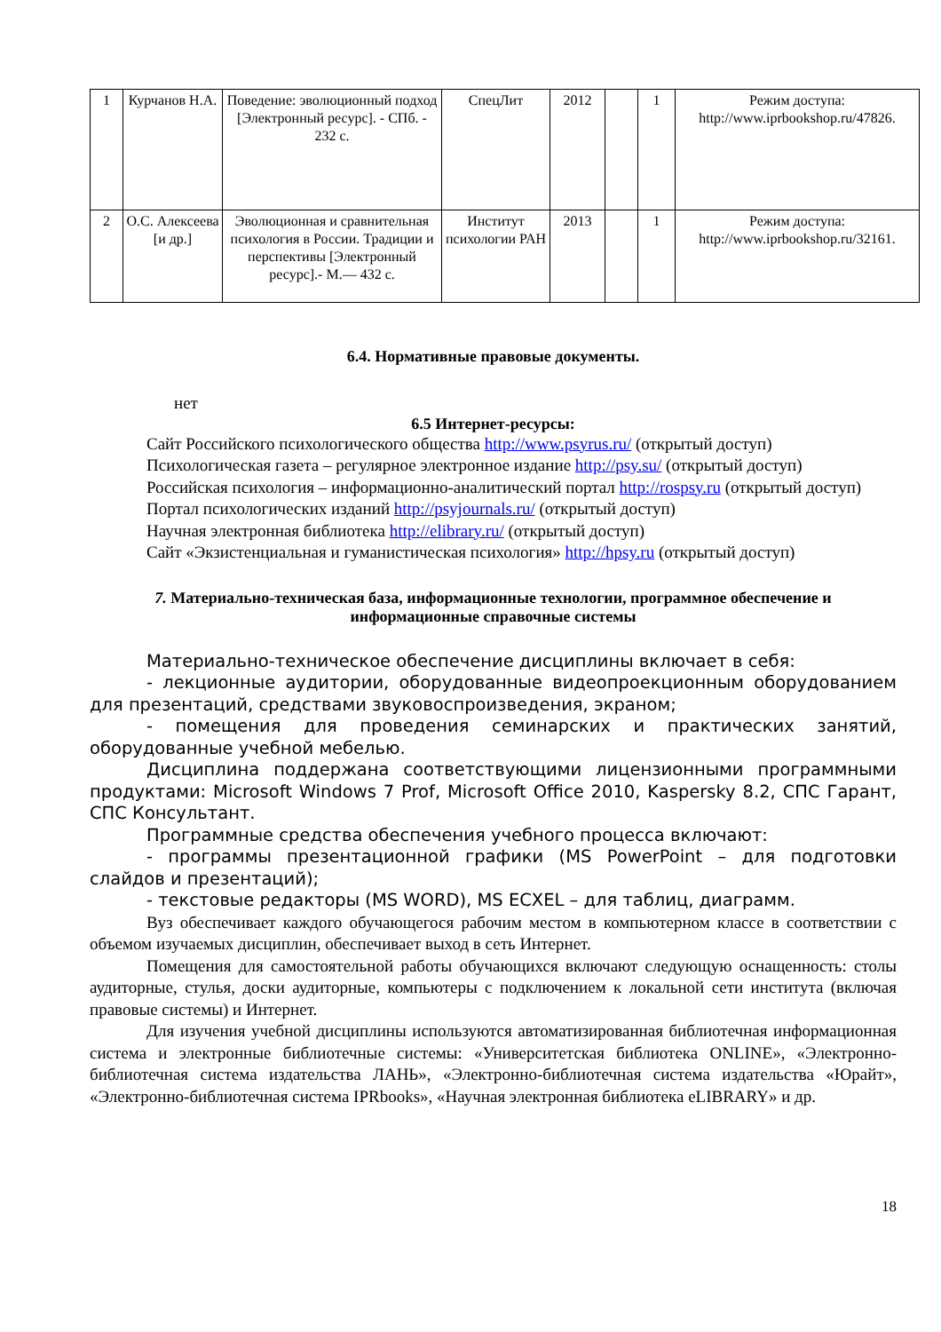| 1 | Курчанов Н.А. | Поведение: эволюционный подход [Электронный ресурс]. - СПб. - 232 с. | СпецЛит | 2012 | | 1 | Режим доступа: http://www.iprbookshop.ru/47826. |
| 2 | О.С. Алексеева [и др.] | Эволюционная и сравнительная психология в России. Традиции и перспективы [Электронный ресурс].- М.— 432 с. | Институт психологии РАН | 2013 | | 1 | Режим доступа: http://www.iprbookshop.ru/32161. |
6.4. Нормативные правовые документы.
нет
6.5 Интернет-ресурсы:
Сайт Российского психологического общества http://www.psyrus.ru/ (открытый доступ)
Психологическая газета – регулярное электронное издание http://psy.su/ (открытый доступ)
Российская психология – информационно-аналитический портал http://rospsy.ru (открытый доступ)
Портал психологических изданий http://psyjournals.ru/ (открытый доступ)
Научная электронная библиотека http://elibrary.ru/ (открытый доступ)
Сайт «Экзистенциальная и гуманистическая психология» http://hpsy.ru (открытый доступ)
7. Материально-техническая база, информационные технологии, программное обеспечение и информационные справочные системы
Материально-техническое обеспечение дисциплины включает в себя:
- лекционные аудитории, оборудованные видеопроекционным оборудованием для презентаций, средствами звуковоспроизведения, экраном;
- помещения для проведения семинарских и практических занятий, оборудованные учебной мебелью.
Дисциплина поддержана соответствующими лицензионными программными продуктами: Microsoft Windows 7 Prof, Microsoft Office 2010, Kaspersky 8.2, СПС Гарант, СПС Консультант.
Программные средства обеспечения учебного процесса включают:
- программы презентационной графики (MS PowerPoint – для подготовки слайдов и презентаций);
- текстовые редакторы (MS WORD), MS ECXEL – для таблиц, диаграмм.
Вуз обеспечивает каждого обучающегося рабочим местом в компьютерном классе в соответствии с объемом изучаемых дисциплин, обеспечивает выход в сеть Интернет.
Помещения для самостоятельной работы обучающихся включают следующую оснащенность: столы аудиторные, стулья, доски аудиторные, компьютеры с подключением к локальной сети института (включая правовые системы) и Интернет.
Для изучения учебной дисциплины используются автоматизированная библиотечная информационная система и электронные библиотечные системы: «Университетская библиотека ONLINE», «Электронно-библиотечная система издательства ЛАНЬ», «Электронно-библиотечная система издательства «Юрайт», «Электронно-библиотечная система IPRbooks», «Научная электронная библиотека eLIBRARY» и др.
18